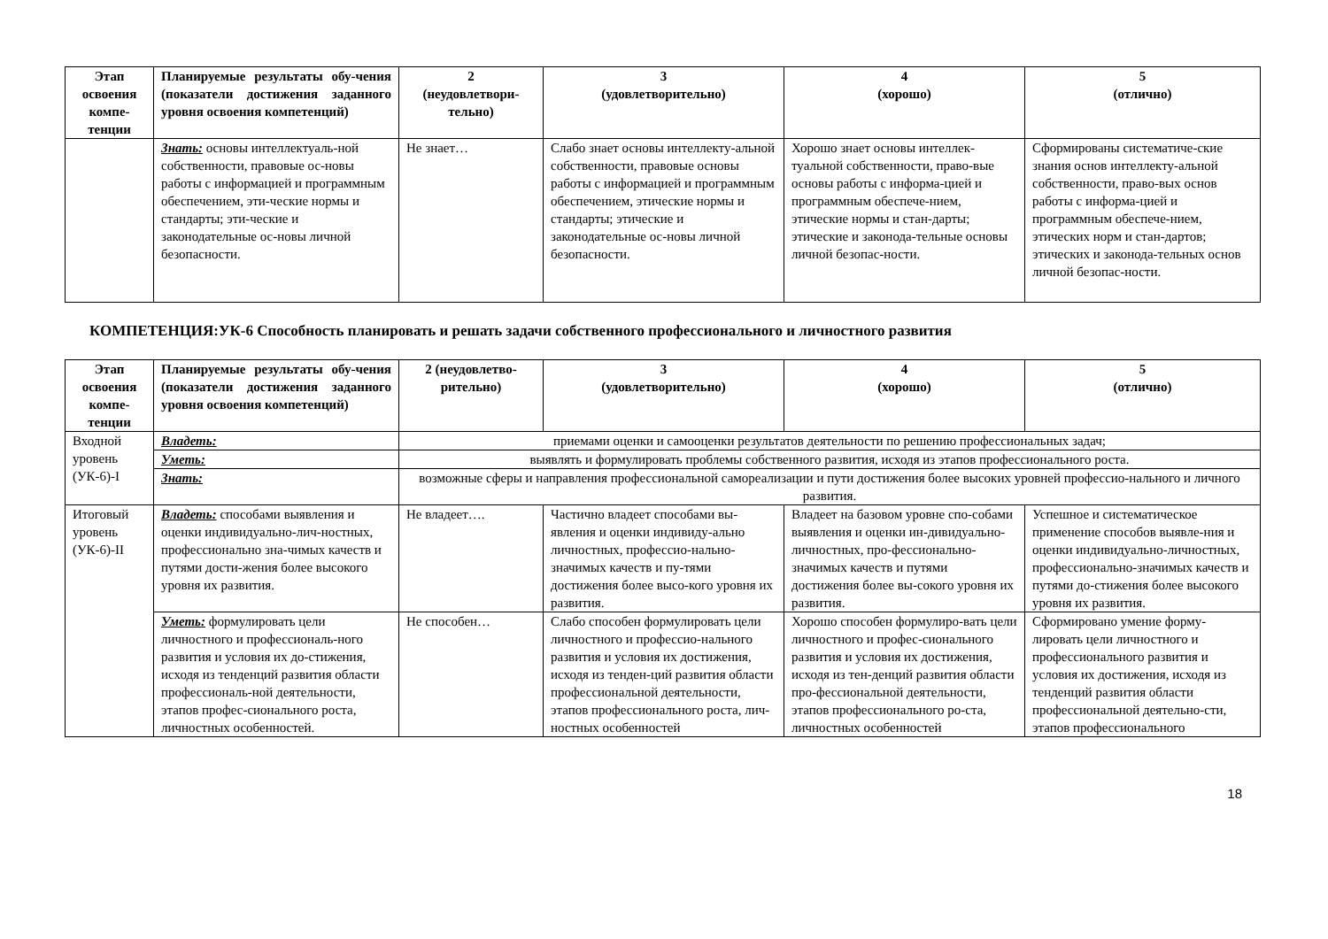| Этап освоения компе-тенции | Планируемые результаты обу-чения (показатели достижения заданного уровня освоения компетенций) | 2 (неудовлетвори-тельно) | 3 (удовлетворительно) | 4 (хорошо) | 5 (отлично) |
| --- | --- | --- | --- | --- | --- |
| | Знать: основы интеллектуаль-ной собственности, правовые ос-новы работы с информацией и программным обеспечением, эти-ческие нормы и стандарты; эти-ческие и законодательные ос-новы личной безопасности. | Не знает… | Слабо знает основы интеллекту-альной собственности, правовые основы работы с информацией и программным обеспечением, этические нормы и стандарты; этические и законодательные ос-новы личной безопасности. | Хорошо знает основы интеллек-туальной собственности, право-вые основы работы с информа-цией и программным обеспече-нием, этические нормы и стан-дарты; этические и законода-тельные основы личной безопас-ности. | Сформированы систематиче-ские знания основ интеллекту-альной собственности, право-вых основ работы с информа-цией и программным обеспече-нием, этических норм и стан-дартов; этических и законода-тельных основ личной безопас-ности. |
КОМПЕТЕНЦИЯ:УК-6 Способность планировать и решать задачи собственного профессионального и личностного развития
| Этап освоения компе-тенции | Планируемые результаты обу-чения (показатели достижения заданного уровня освоения компетенций) | 2 (неудовлетво-рительно) | 3 (удовлетворительно) | 4 (хорошо) | 5 (отлично) |
| --- | --- | --- | --- | --- | --- |
| Входной уровень (УК-6)-I | Владеть: | приемами оценки и самооценки результатов деятельности по решению профессиональных задач; | | | |
| | Уметь: | выявлять и формулировать проблемы собственного развития, исходя из этапов профессионального роста. | | | |
| | Знать: | возможные сферы и направления профессиональной самореализации и пути достижения более высоких уровней профессио-нального и личного развития. | | | |
| Итоговый уровень (УК-6)-II | Владеть: способами выявления и оценки индивидуально-лич-ностных, профессионально зна-чимых качеств и путями дости-жения более высокого уровня их развития. | Не владеет…. | Частично владеет способами вы-явления и оценки индивиду-ально личностных, профессио-нально-значимых качеств и пу-тями достижения более высо-кого уровня их развития. | Владеет на базовом уровне спо-собами выявления и оценки ин-дивидуально-личностных, про-фессионально-значимых качеств и путями достижения более вы-сокого уровня их развития. | Успешное и систематическое применение способов выявле-ния и оценки индивидуально-личностных, профессионально-значимых качеств и путями до-стижения более высокого уровня их развития. |
| | Уметь: формулировать цели личностного и профессиональ-ного развития и условия их до-стижения, исходя из тенденций развития области профессиональ-ной деятельности, этапов профес-сионального роста, личностных особенностей. | Не способен… | Слабо способен формулировать цели личностного и профессио-нального развития и условия их достижения, исходя из тенден-ций развития области профессиональной деятельности, этапов профессионального роста, лич-ностных особенностей | Хорошо способен формулиро-вать цели личностного и профес-сионального развития и условия их достижения, исходя из тен-денций развития области про-фессиональной деятельности, этапов профессионального ро-ста, личностных особенностей | Сформировано умение форму-лировать цели личностного и профессионального развития и условия их достижения, исходя из тенденций развития области профессиональной деятельно-сти, этапов профессионального |
18